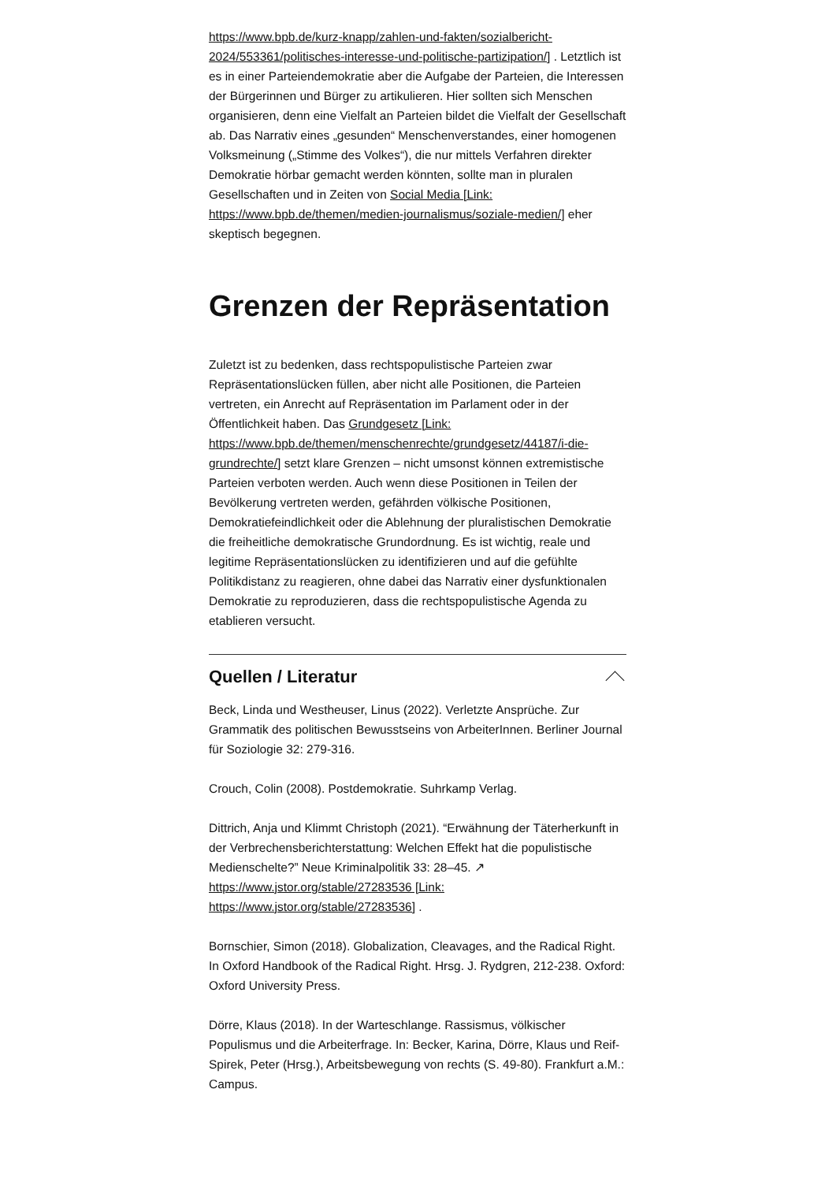https://www.bpb.de/kurz-knapp/zahlen-und-fakten/sozialbericht-2024/553361/politisches-interesse-und-politische-partizipation/] . Letztlich ist es in einer Parteiendemokratie aber die Aufgabe der Parteien, die Interessen der Bürgerinnen und Bürger zu artikulieren. Hier sollten sich Menschen organisieren, denn eine Vielfalt an Parteien bildet die Vielfalt der Gesellschaft ab. Das Narrativ eines „gesunden“ Menschenverstandes, einer homogenen Volksmeinung („Stimme des Volkes“), die nur mittels Verfahren direkter Demokratie hörbar gemacht werden könnten, sollte man in pluralen Gesellschaften und in Zeiten von Social Media [Link: https://www.bpb.de/themen/medien-journalismus/soziale-medien/] eher skeptisch begegnen.
Grenzen der Repräsentation
Zuletzt ist zu bedenken, dass rechtspopulistische Parteien zwar Repräsentationslücken füllen, aber nicht alle Positionen, die Parteien vertreten, ein Anrecht auf Repräsentation im Parlament oder in der Öffentlichkeit haben. Das Grundgesetz [Link: https://www.bpb.de/themen/menschenrechte/grundgesetz/44187/i-die-grundrechte/] setzt klare Grenzen – nicht umsonst können extremistische Parteien verboten werden. Auch wenn diese Positionen in Teilen der Bevölkerung vertreten werden, gefährden völkische Positionen, Demokratiefeindlichkeit oder die Ablehnung der pluralistischen Demokratie die freiheitliche demokratische Grundordnung. Es ist wichtig, reale und legitime Repräsentationslücken zu identifizieren und auf die gefühlte Politikdistanz zu reagieren, ohne dabei das Narrativ einer dysfunktionalen Demokratie zu reproduzieren, dass die rechtspopulistische Agenda zu etablieren versucht.
Quellen / Literatur
Beck, Linda und Westheuser, Linus (2022). Verletzte Ansprüche. Zur Grammatik des politischen Bewusstseins von ArbeiterInnen. Berliner Journal für Soziologie 32: 279-316.
Crouch, Colin (2008). Postdemokratie. Suhrkamp Verlag.
Dittrich, Anja und Klimmt Christoph (2021). “Erwähnung der Täterherkunft in der Verbrechensberichterstattung: Welchen Effekt hat die populistische Medienschelte?” Neue Kriminalpolitik 33: 28–45. ↗ https://www.jstor.org/stable/27283536 [Link: https://www.jstor.org/stable/27283536] .
Bornschier, Simon (2018). Globalization, Cleavages, and the Radical Right. In Oxford Handbook of the Radical Right. Hrsg. J. Rydgren, 212-238. Oxford: Oxford University Press.
Dörre, Klaus (2018). In der Warteschlange. Rassismus, völkischer Populismus und die Arbeiterfrage. In: Becker, Karina, Dörre, Klaus und Reif-Spirek, Peter (Hrsg.), Arbeitsbewegung von rechts (S. 49-80). Frankfurt a.M.: Campus.